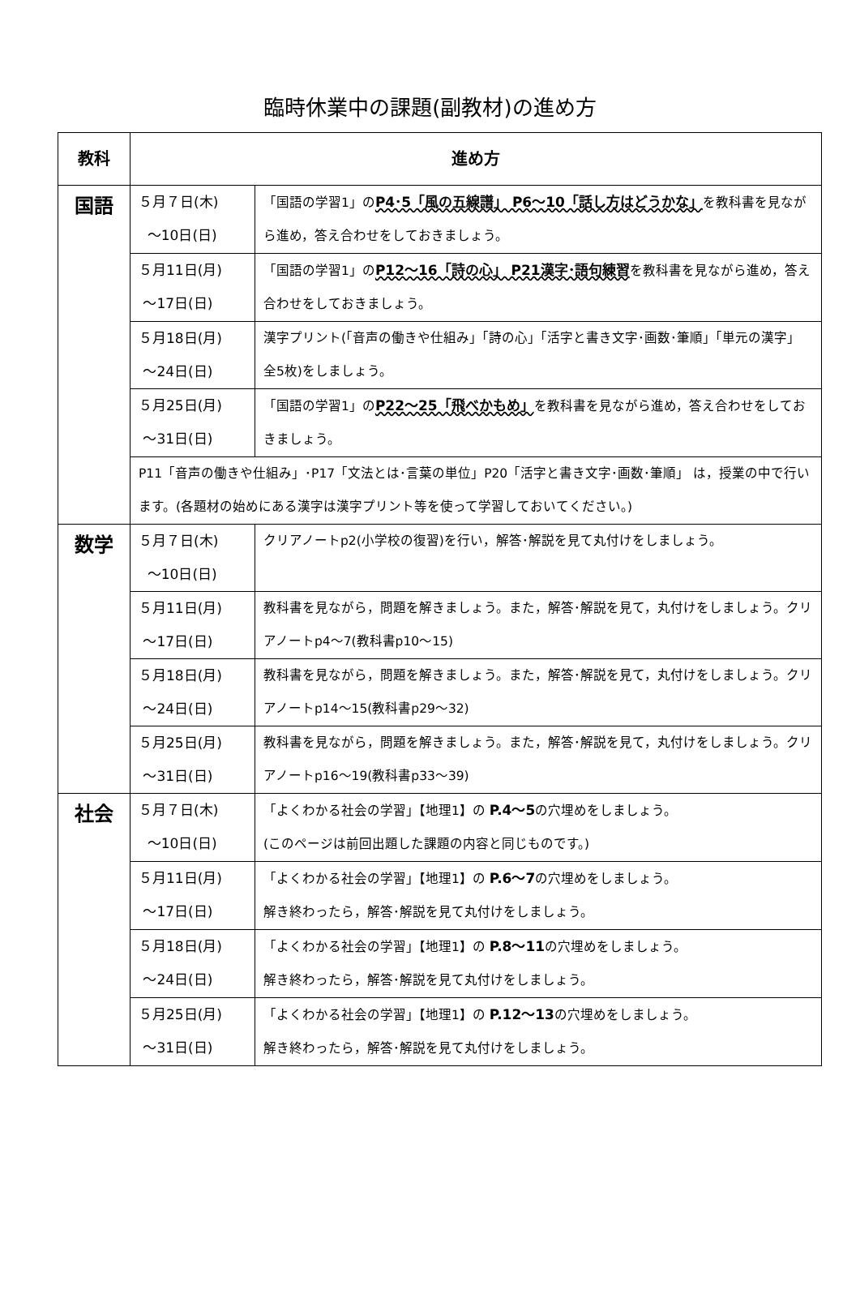臨時休業中の課題(副教材)の進め方
| 教科 | 進め方 | |
| --- | --- | --- |
| 国語 | ５月７日(木) 〜10日(日) | 「国語の学習1」の P4･5「風の五線譜」 P6〜10「話し方はどうかな」 を教科書を見ながら進め，答え合わせをしておきましょう。 |
| | ５月11日(月) 〜17日(日) | 「国語の学習1」の P12〜16「詩の心」 P21漢字･語句練習 を教科書を見ながら進め，答え合わせをしておきましょう。 |
| | ５月18日(月) 〜24日(日) | 漢字プリント(「音声の働きや仕組み」「詩の心」「活字と書き文字･画数･筆順」「単元の漢字」全5枚)をしましょう。 |
| | ５月25日(月) 〜31日(日) | 「国語の学習1」の P22〜25「飛べかもめ」 を教科書を見ながら進め，答え合わせをしておきましょう。 |
| | P11「音声の働きや仕組み」･P17「文法とは･言葉の単位」P20「活字と書き文字･画数･筆順」 は，授業の中で行います。(各題材の始めにある漢字は漢字プリント等を使って学習しておいてください。) | |
| 数学 | ５月７日(木) 〜10日(日) | クリアノートp2(小学校の復習)を行い，解答･解説を見て丸付けをしましょう。 |
| | ５月11日(月) 〜17日(日) | 教科書を見ながら，問題を解きましょう。また，解答･解説を見て，丸付けをしましょう。クリアノートp4〜7(教科書p10〜15) |
| | ５月18日(月) 〜24日(日) | 教科書を見ながら，問題を解きましょう。また，解答･解説を見て，丸付けをしましょう。クリアノートp14〜15(教科書p29〜32) |
| | ５月25日(月) 〜31日(日) | 教科書を見ながら，問題を解きましょう。また，解答･解説を見て，丸付けをしましょう。クリアノートp16〜19(教科書p33〜39) |
| 社会 | ５月７日(木) 〜10日(日) | 「よくわかる社会の学習」【地理1】の P.4〜5 の穴埋めをしましょう。 (このページは前回出題した課題の内容と同じものです。) |
| | ５月11日(月) 〜17日(日) | 「よくわかる社会の学習」【地理1】の P.6〜7 の穴埋めをしましょう。 解き終わったら，解答･解説を見て丸付けをしましょう。 |
| | ５月18日(月) 〜24日(日) | 「よくわかる社会の学習」【地理1】の P.8〜11 の穴埋めをしましょう。 解き終わったら，解答･解説を見て丸付けをしましょう。 |
| | ５月25日(月) 〜31日(日) | 「よくわかる社会の学習」【地理1】の P.12〜13 の穴埋めをしましょう。 解き終わったら，解答･解説を見て丸付けをしましょう。 |